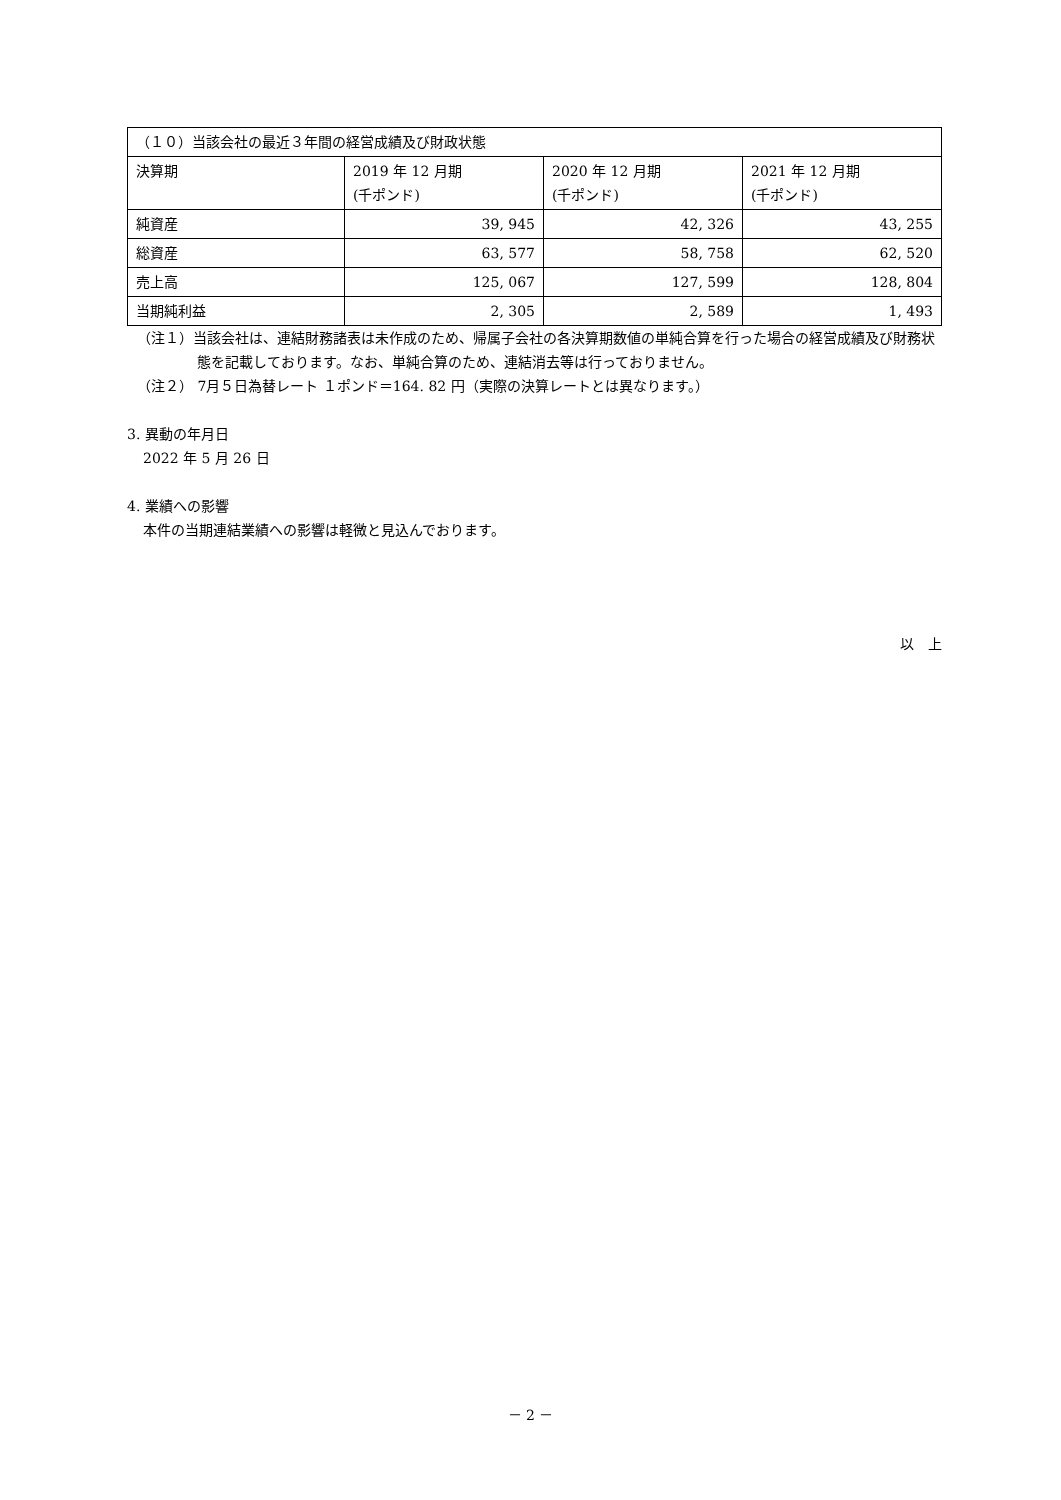| （１０）当該会社の最近３年間の経営成績及び財政状態 | | | |
| --- | --- | --- | --- |
| 決算期 | 2019 年 12 月期 (千ポンド) | 2020 年 12 月期 (千ポンド) | 2021 年 12 月期 (千ポンド) |
| 純資産 | 39, 945 | 42, 326 | 43, 255 |
| 総資産 | 63, 577 | 58, 758 | 62, 520 |
| 売上高 | 125, 067 | 127, 599 | 128, 804 |
| 当期純利益 | 2, 305 | 2, 589 | 1, 493 |
（注１）当該会社は、連結財務諸表は未作成のため、帰属子会社の各決算期数値の単純合算を行った場合の経営成績及び財務状態を記載しております。なお、単純合算のため、連結消去等は行っておりません。
（注２） 7月５日為替レート １ポンド＝164. 82 円（実際の決算レートとは異なります。）
3. 異動の年月日
2022 年 5 月 26 日
4. 業績への影響
本件の当期連結業績への影響は軽微と見込んでおります。
以　上
－ 2 －